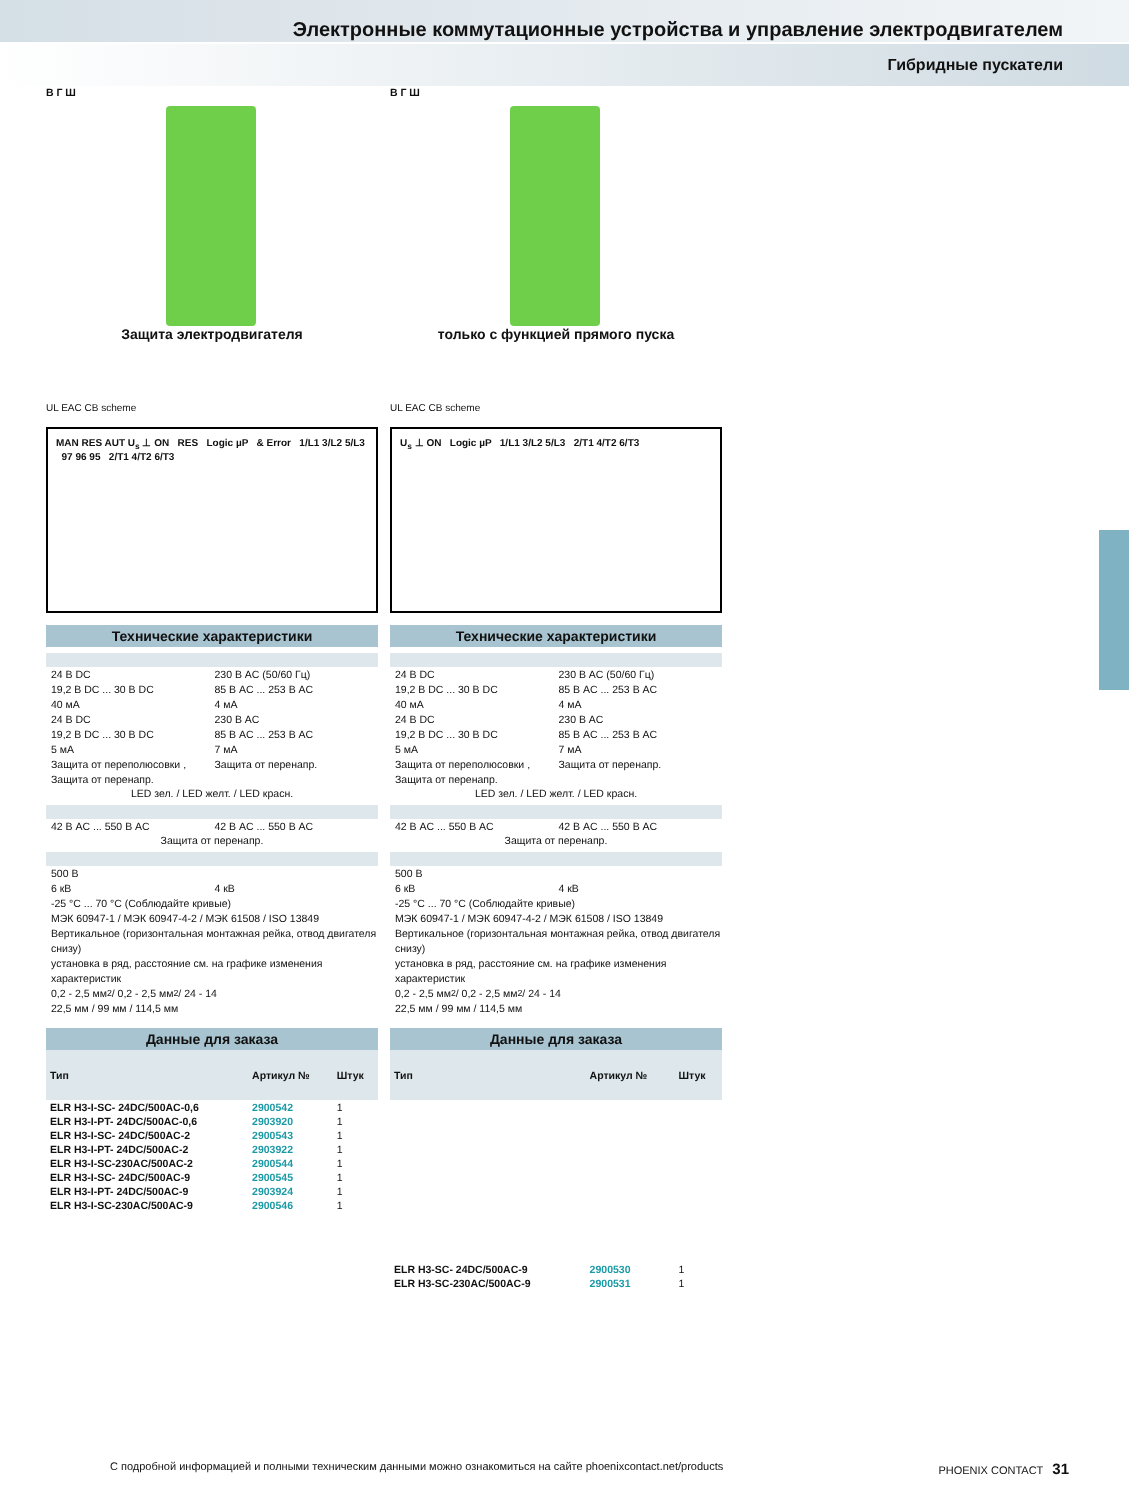Электронные коммутационные устройства и управление электродвигателем
Гибридные пускатели
В Г Ш
Защита электродвигателя
UL EAC CB scheme
MAN RES AUT U<sub>s</sub> ⊥ ON RES Logic µP & Error 1/L1 3/L2 5/L3 97 96 95 2/T1 4/T2 6/T3
Технические характеристики
24 В DC 230 В AC (50/60 Гц)
19,2 В DC ... 30 В DC 85 В AC ... 253 В AC
40 мА 4 мА
24 В DC 230 В AC
19,2 В DC ... 30 В DC 85 В AC ... 253 В AC
5 мА 7 мА
Защита от переполюсовки , Защита от перенапр. Защита от перенапр.
LED зел. / LED желт. / LED красн.
42 В AC ... 550 В AC 42 В AC ... 550 В AC
Защита от перенапр.
500 В
6 кВ 4 кВ
-25 °C ... 70 °C (Соблюдайте кривые)
МЭК 60947-1 / МЭК 60947-4-2 / МЭК 61508 / ISO 13849
Вертикальное (горизонтальная монтажная рейка, отвод двигателя снизу)
установка в ряд, расстояние см. на графике изменения характеристик
0,2 - 2,5 мм<sup>2</sup> / 0,2 - 2,5 мм<sup>2</sup> / 24 - 14
22,5 мм / 99 мм / 114,5 мм
Данные для заказа
| Тип | Артикул № | Штук |
| --- | --- | --- |
| ELR H3-I-SC- 24DC/500AC-0,6 | 2900542 | 1 |
| ELR H3-I-PT- 24DC/500AC-0,6 | 2903920 | 1 |
| ELR H3-I-SC- 24DC/500AC-2 | 2900543 | 1 |
| ELR H3-I-PT- 24DC/500AC-2 | 2903922 | 1 |
| ELR H3-I-SC-230AC/500AC-2 | 2900544 | 1 |
| ELR H3-I-SC- 24DC/500AC-9 | 2900545 | 1 |
| ELR H3-I-PT- 24DC/500AC-9 | 2903924 | 1 |
| ELR H3-I-SC-230AC/500AC-9 | 2900546 | 1 |
В Г Ш
только с функцией прямого пуска
UL EAC CB scheme
U<sub>s</sub> ⊥ ON Logic µP 1/L1 3/L2 5/L3 2/T1 4/T2 6/T3
Технические характеристики
24 В DC 230 В AC (50/60 Гц)
19,2 В DC ... 30 В DC 85 В AC ... 253 В AC
40 мА 4 мА
24 В DC 230 В AC
19,2 В DC ... 30 В DC 85 В AC ... 253 В AC
5 мА 7 мА
Защита от переполюсовки , Защита от перенапр. Защита от перенапр.
LED зел. / LED желт. / LED красн.
42 В AC ... 550 В AC 42 В AC ... 550 В AC
Защита от перенапр.
500 В
6 кВ 4 кВ
-25 °C ... 70 °C (Соблюдайте кривые)
МЭК 60947-1 / МЭК 60947-4-2 / МЭК 61508 / ISO 13849
Вертикальное (горизонтальная монтажная рейка, отвод двигателя снизу)
установка в ряд, расстояние см. на графике изменения характеристик
0,2 - 2,5 мм<sup>2</sup> / 0,2 - 2,5 мм<sup>2</sup> / 24 - 14
22,5 мм / 99 мм / 114,5 мм
Данные для заказа
| Тип | Артикул № | Штук |
| --- | --- | --- |
| ELR H3-SC- 24DC/500AC-9 | 2900530 | 1 |
| ELR H3-SC-230AC/500AC-9 | 2900531 | 1 |
С подробной информацией и полными техническим данными можно ознакомиться на сайте phoenixcontact.net/products PHOENIX CONTACT 31